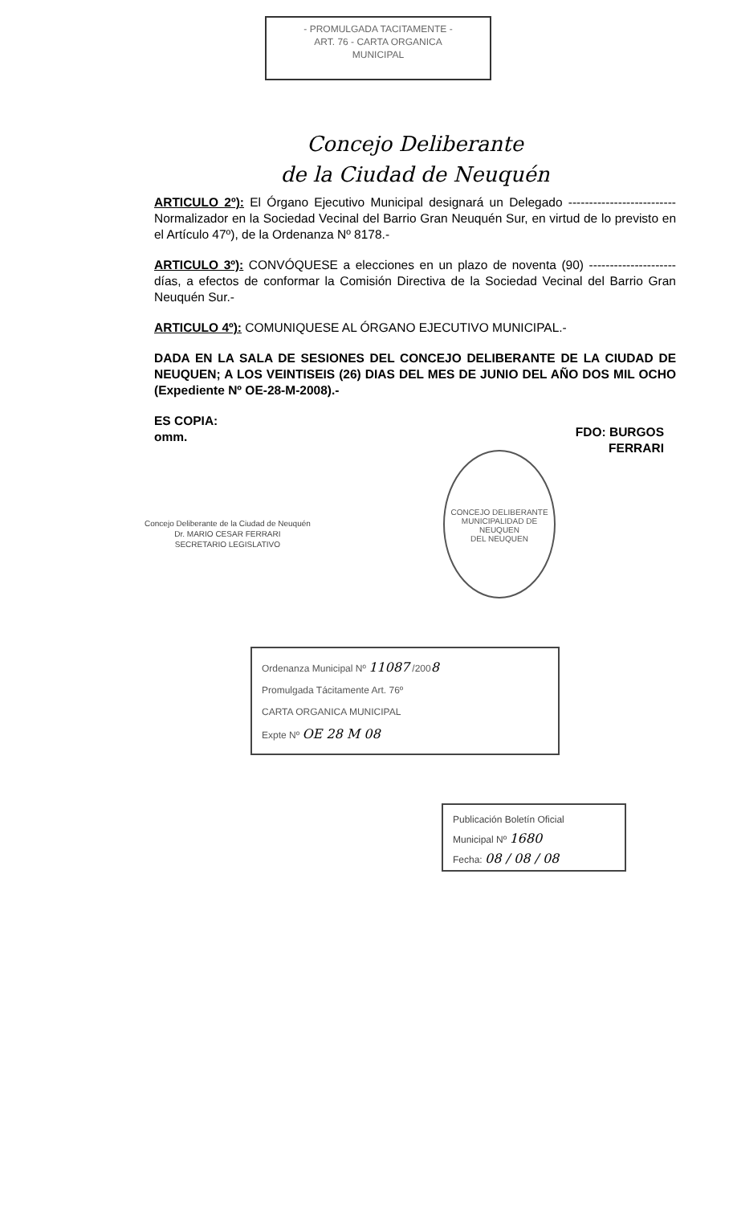- PROMULGADA TACITAMENTE -
ART. 76 - CARTA ORGANICA
MUNICIPAL
Concejo Deliberante
de la Ciudad de Neuquén
ARTICULO 2º): El Órgano Ejecutivo Municipal designará un Delegado --------------------------Normalizador en la Sociedad Vecinal del Barrio Gran Neuquén Sur, en virtud de lo previsto en el Artículo 47º), de la Ordenanza Nº 8178.-
ARTICULO 3º): CONVÓQUESE a elecciones en un plazo de noventa (90) ---------------------días, a efectos de conformar la Comisión Directiva de la Sociedad Vecinal del Barrio Gran Neuquén Sur.-
ARTICULO 4º): COMUNIQUESE AL ÓRGANO EJECUTIVO MUNICIPAL.-
DADA EN LA SALA DE SESIONES DEL CONCEJO DELIBERANTE DE LA CIUDAD DE NEUQUEN; A LOS VEINTISEIS (26) DIAS DEL MES DE JUNIO DEL AÑO DOS MIL OCHO (Expediente Nº OE-28-M-2008).-
ES COPIA:
omm.
FDO: BURGOS
FERRARI
Concejo Deliberante de la Ciudad de Neuquén
Dr. MARIO CESAR FERRARI
SECRETARIO LEGISLATIVO
CONCEJO DELIBERANTE
MUNICIPALIDAD DE NEUQUEN
DEL NEUQUEN
Ordenanza Municipal Nº 11087 /2008
Promulgada Tácitamente Art. 76º
CARTA ORGANICA MUNICIPAL
Expte Nº OE 28 M 08
Publicación Boletín Oficial
Municipal Nº 1680
Fecha: 08 / 08 / 08